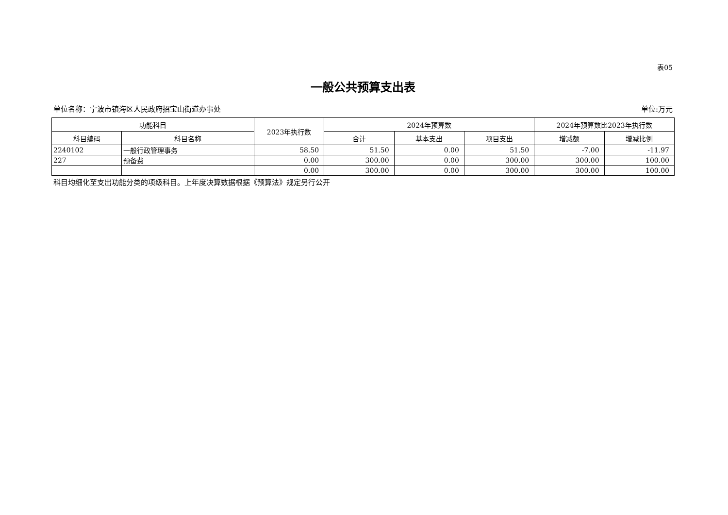表05
一般公共预算支出表
单位名称：宁波市镇海区人民政府招宝山街道办事处 单位:万元
| 功能科目 | | 2023年执行数 | 2024年预算数 | | | 2024年预算数比2023年执行数 | |
| --- | --- | --- | --- | --- | --- | --- | --- |
| 科目编码 | 科目名称 | | 合计 | 基本支出 | 项目支出 | 增减额 | 增减比例 |
| 2240102 | 一般行政管理事务 | 58.50 | 51.50 | 0.00 | 51.50 | -7.00 | -11.97 |
| 227 | 预备费 | 0.00 | 300.00 | 0.00 | 300.00 | 300.00 | 100.00 |
| | | 0.00 | 300.00 | 0.00 | 300.00 | 300.00 | 100.00 |
科目均细化至支出功能分类的项级科目。上年度决算数据根据《预算法》规定另行公开